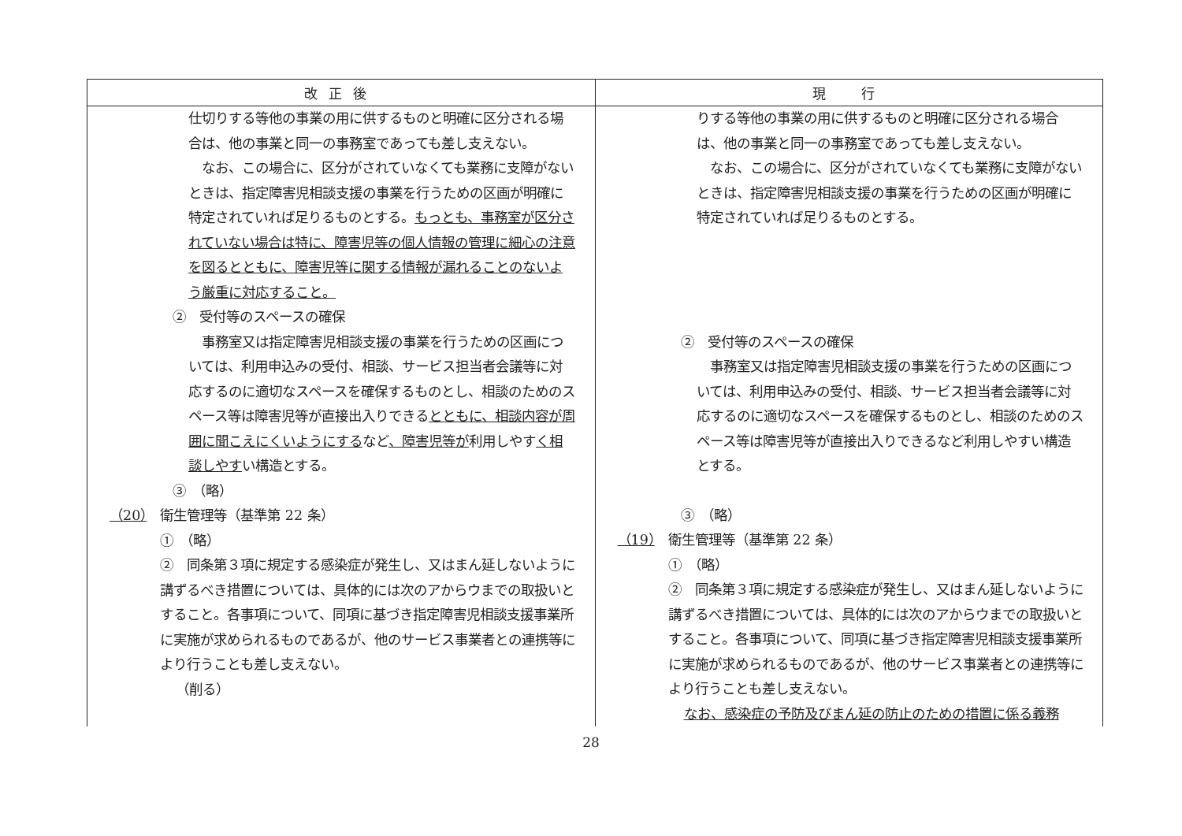| 改正後 | 現 行 |
| --- | --- |
| 仕切りする等他の事業の用に供するものと明確に区分される場合は、他の事業と同一の事務室であっても差し支えない。 なお、この場合に、区分がされていなくても業務に支障がないときは、指定障害児相談支援の事業を行うための区画が明確に特定されていれば足りるものとする。 もっとも、事務室が区分されていない場合は特に、障害児等の個人情報の管理に細心の注意を図るとともに、障害児等に関する情報が漏れることのないよう厳重に対応すること。 ② 受付等のスペースの確保 事務室又は指定障害児相談支援の事業を行うための区画については、利用申込みの受付、相談、サービス担当者会議等に対応するのに適切なスペースを確保するものとし、相談のためのスペース等は障害児等が直接出入りできる とともに、相談内容が周囲に聞こえにくいようにする など 、障害児等が 利用しやす く相談しやす い構造とする。 ③ （略） （20） 衛生管理等（基準第 22 条） ① （略） ② 同条第３項に規定する感染症が発生し、又はまん延しないように講ずるべき措置については、具体的には次のアからウまでの取扱いとすること。各事項について、同項に基づき指定障害児相談支援事業所に実施が求められるものであるが、他のサービス事業者との連携等により行うことも差し支えない。 （削る） | りする等他の事業の用に供するものと明確に区分される場合は、他の事業と同一の事務室であっても差し支えない。 なお、この場合に、区分がされていなくても業務に支障がないときは、指定障害児相談支援の事業を行うための区画が明確に特定されていれば足りるものとする。 ② 受付等のスペースの確保 事務室又は指定障害児相談支援の事業を行うための区画については、利用申込みの受付、相談、サービス担当者会議等に対応するのに適切なスペースを確保するものとし、相談のためのスペース等は障害児等が直接出入りできるなど利用しやすい構造とする。 ③ （略） （19） 衛生管理等（基準第 22 条） ① （略） ② 同条第３項に規定する感染症が発生し、又はまん延しないように講ずるべき措置については、具体的には次のアからウまでの取扱いとすること。各事項について、同項に基づき指定障害児相談支援事業所に実施が求められるものであるが、他のサービス事業者との連携等により行うことも差し支えない。 なお、感染症の予防及びまん延の防止のための措置に係る義務 |
28